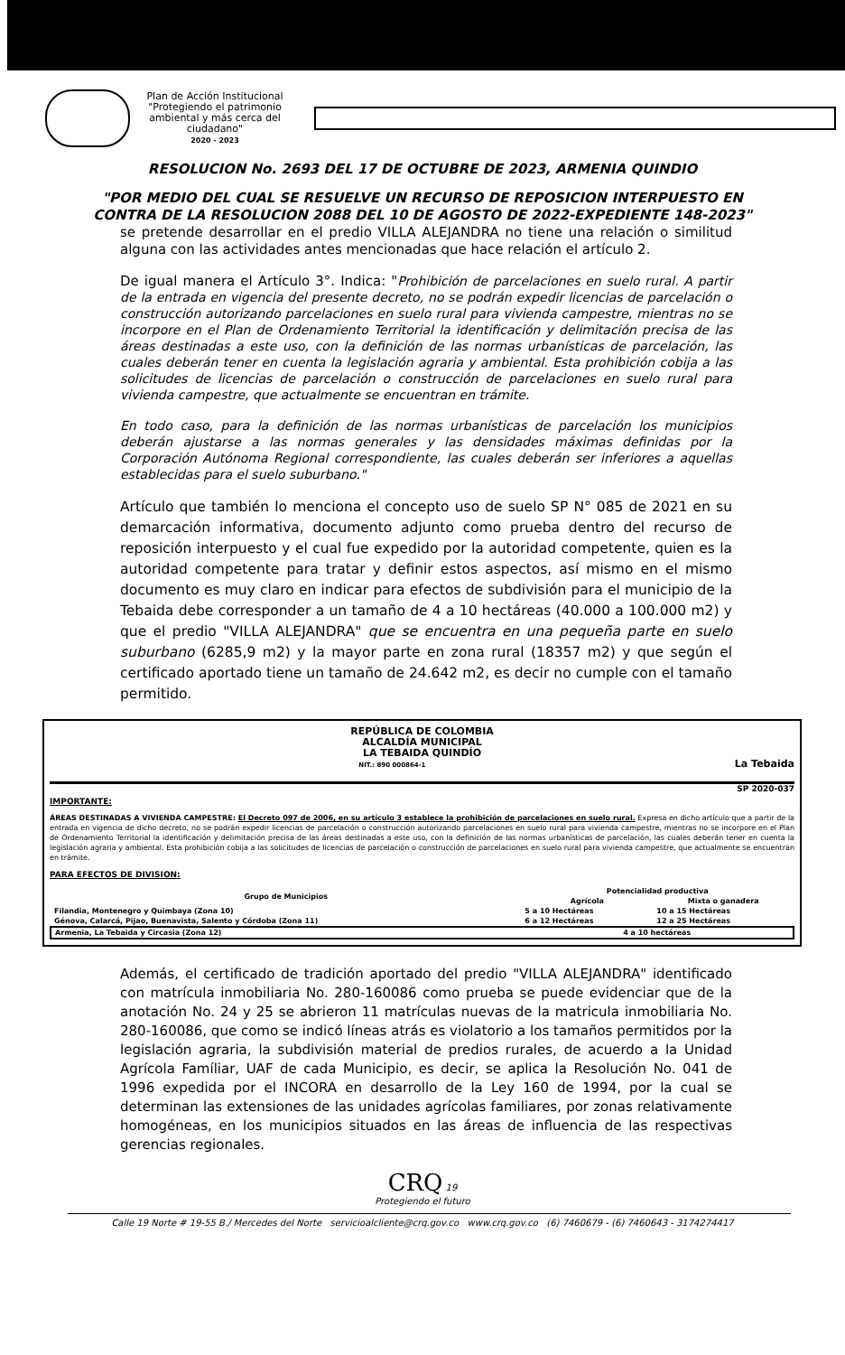Plan de Acción Institucional
"Protegiendo el patrimonio ambiental y más cerca del ciudadano"
2020 - 2023
RESOLUCION No. 2693 DEL 17 DE OCTUBRE DE 2023, ARMENIA QUINDIO
"POR MEDIO DEL CUAL SE RESUELVE UN RECURSO DE REPOSICION INTERPUESTO EN CONTRA DE LA RESOLUCION 2088 DEL 10 DE AGOSTO DE 2022-EXPEDIENTE 148-2023"
se pretende desarrollar en el predio VILLA ALEJANDRA no tiene una relación o similitud alguna con las actividades antes mencionadas que hace relación el artículo 2.
De igual manera el Artículo 3°. Indica: "Prohibición de parcelaciones en suelo rural. A partir de la entrada en vigencia del presente decreto, no se podrán expedir licencias de parcelación o construcción autorizando parcelaciones en suelo rural para vivienda campestre, mientras no se incorpore en el Plan de Ordenamiento Territorial la identificación y delimitación precisa de las áreas destinadas a este uso, con la definición de las normas urbanísticas de parcelación, las cuales deberán tener en cuenta la legislación agraria y ambiental. Esta prohibición cobija a las solicitudes de licencias de parcelación o construcción de parcelaciones en suelo rural para vivienda campestre, que actualmente se encuentran en trámite.
En todo caso, para la definición de las normas urbanísticas de parcelación los municipios deberán ajustarse a las normas generales y las densidades máximas definidas por la Corporación Autónoma Regional correspondiente, las cuales deberán ser inferiores a aquellas establecidas para el suelo suburbano."
Artículo que también lo menciona el concepto uso de suelo SP N° 085 de 2021 en su demarcación informativa, documento adjunto como prueba dentro del recurso de reposición interpuesto y el cual fue expedido por la autoridad competente, quien es la autoridad competente para tratar y definir estos aspectos, así mismo en el mismo documento es muy claro en indicar para efectos de subdivisión para el municipio de la Tebaida debe corresponder a un tamaño de 4 a 10 hectáreas (40.000 a 100.000 m2) y que el predio "VILLA ALEJANDRA" que se encuentra en una pequeña parte en suelo suburbano (6285,9 m2) y la mayor parte en zona rural (18357 m2) y que según el certificado aportado tiene un tamaño de 24.642 m2, es decir no cumple con el tamaño permitido.
REPÚBLICA DE COLOMBIA
ALCALDÍA MUNICIPAL
LA TEBAIDA QUINDÍO
NIT.: 890 000864-1 La Tebaida
SP 2020-037
IMPORTANTE:
ÁREAS DESTINADAS A VIVIENDA CAMPESTRE: El Decreto 097 de 2006, en su artículo 3 establece la prohibición de parcelaciones en suelo rural. Expresa en dicho artículo que a partir de la entrada en vigencia de dicho decreto, no se podrán expedir licencias de parcelación o construcción autorizando parcelaciones en suelo rural para vivienda campestre, mientras no se incorpore en el Plan de Ordenamiento Territorial la identificación y delimitación precisa de las áreas destinadas a este uso, con la definición de las normas urbanísticas de parcelación, las cuales deberán tener en cuenta la legislación agraria y ambiental. Esta prohibición cobija a las solicitudes de licencias de parcelación o construcción de parcelaciones en suelo rural para vivienda campestre, que actualmente se encuentran en trámite.
PARA EFECTOS DE DIVISION:
| Grupo de Municipios | Potencialidad productiva | |
| --- | --- | --- |
| | Agrícola | Mixta o ganadera |
| Filandia, Montenegro y Quimbaya (Zona 10) | 5 a 10 Hectáreas | 10 a 15 Hectáreas |
| Génova, Calarcá, Pijao, Buenavista, Salento y Córdoba (Zona 11) | 6 a 12 Hectáreas | 12 a 25 Hectáreas |
| Armenia, La Tebaida y Circasia (Zona 12) | 4 a 10 hectáreas | |
Además, el certificado de tradición aportado del predio "VILLA ALEJANDRA" identificado con matrícula inmobiliaria No. 280-160086 como prueba se puede evidenciar que de la anotación No. 24 y 25 se abrieron 11 matrículas nuevas de la matricula inmobiliaria No. 280-160086, que como se indicó líneas atrás es violatorio a los tamaños permitidos por la legislación agraria, la subdivisión material de predios rurales, de acuerdo a la Unidad Agrícola Famíliar, UAF de cada Municipio, es decir, se aplica la Resolución No. 041 de 1996 expedida por el INCORA en desarrollo de la Ley 160 de 1994, por la cual se determinan las extensiones de las unidades agrícolas familiares, por zonas relativamente homogéneas, en los municipios situados en las áreas de influencia de las respectivas gerencias regionales.
CRQ 19
Protegiendo el futuro
Calle 19 Norte # 19-55 B./ Mercedes del Norte servicioalcliente@crq.gov.co www.crq.gov.co (6) 7460679 - (6) 7460643 - 3174274417